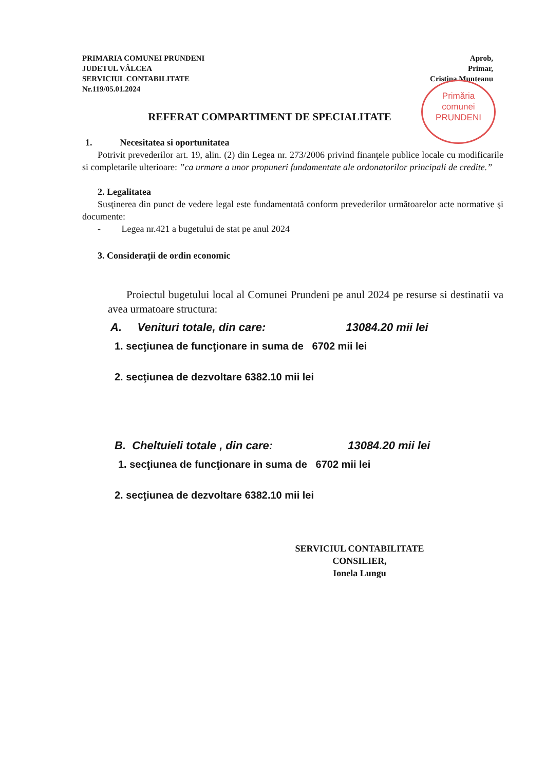PRIMARIA COMUNEI PRUNDENI
JUDETUL VÂLCEA
SERVICIUL CONTABILITATE
Nr.119/05.01.2024
Aprob,
Primar,
Cristina Munteanu
Primăria
comunei
PRUNDENI
REFERAT COMPARTIMENT DE SPECIALITATE
1. Necesitatea si oportunitatea
Potrivit prevederilor art. 19, alin. (2) din Legea nr. 273/2006 privind finanţele publice locale cu modificarile si completarile ulterioare: ”ca urmare a unor propuneri fundamentate ale ordonatorilor principali de credite.”
2. Legalitatea
Susţinerea din punct de vedere legal este fundamentată conform prevederilor următoarelor acte normative şi documente:
- Legea nr.421 a bugetului de stat pe anul 2024
3. Consideraţii de ordin economic
Proiectul bugetului local al Comunei Prundeni pe anul 2024 pe resurse si destinatii va avea urmatoare structura:
A. Venituri totale, din care: 13084.20 mii lei
1. secţiunea de funcţionare in suma de 6702 mii lei
2. secţiunea de dezvoltare 6382.10 mii lei
B. Cheltuieli totale , din care: 13084.20 mii lei
1. secţiunea de funcţionare in suma de 6702 mii lei
2. secţiunea de dezvoltare 6382.10 mii lei
SERVICIUL CONTABILITATE
CONSILIER,
Ionela Lungu